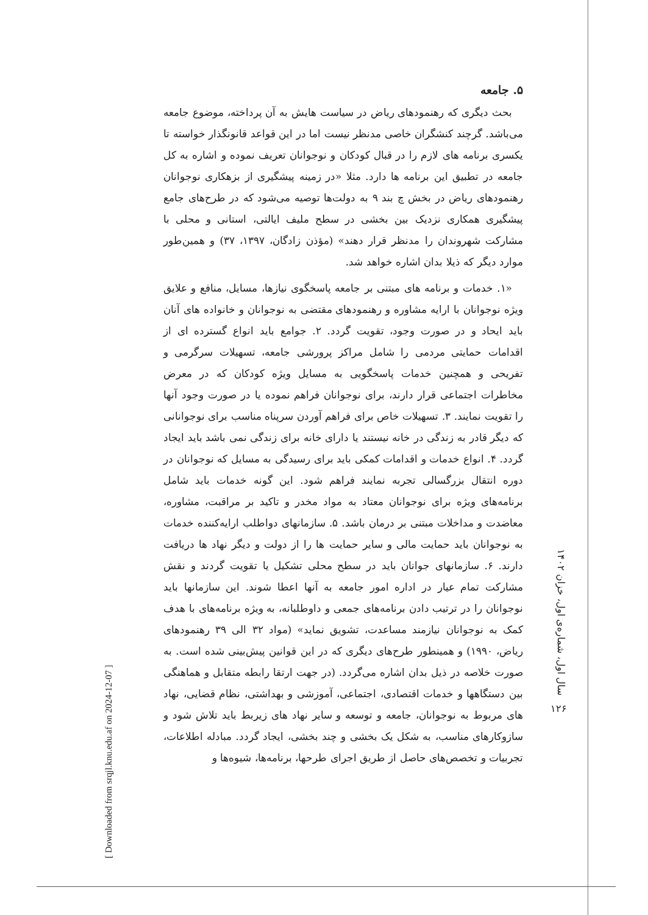۵. جامعه
بحث دیگری که رهنمودهای ریاض در سیاست هایش به آن پرداخته، موضوع جامعه می‌باشد. گرچند کنشگران خاصی مدنظر نیست اما در این قواعد قانونگذار خواسته تا یکسری برنامه های لازم را در قبال کودکان و نوجوانان تعریف نموده و اشاره به کل جامعه در تطبیق این برنامه ها دارد. مثلا «در زمینه پیشگیری از بزهکاری نوجوانان رهنمودهای ریاض در بخش چ بند ۹ به دولت‌ها توصیه می‌شود که در طرح‌های جامع پیشگیری همکاری نزدیک بین بخشی در سطح ملیف ایالتی، استانی و محلی با مشارکت شهروندان را مدنظر قرار دهند» (مؤذن زادگان، ۱۳۹۷، ۳۷) و همین‌طور موارد دیگر که ذیلا بدان اشاره خواهد شد.
«۱. خدمات و برنامه های مبتنی بر جامعه پاسخگوی نیازها، مسایل، منافع و علایق ویژه نوجوانان با ارایه مشاوره و رهنمودهای مقتضی به نوجوانان و خانواده های آنان باید ایحاد و در صورت وجود، تقویت گردد. ۲. جوامع باید انواع گسترده ای از اقدامات حمایتی مردمی را شامل مراکز پرورشی جامعه، تسهیلات سرگرمی و تفریحی و همچنین خدمات پاسخگویی به مسایل ویژه کودکان که در معرض مخاطرات اجتماعی قرار دارند، برای نوجوانان فراهم نموده یا در صورت وجود آنها را تقویت نمایند. ۳. تسهیلات خاص برای فراهم آوردن سرپناه مناسب برای نوجوانانی که دیگر قادر به زندگی در خانه نیستند یا دارای خانه برای زندگی نمی باشد باید ایجاد گردد. ۴. انواع خدمات و اقدامات کمکی باید برای رسیدگی به مسایل که نوجوانان در دوره انتقال بزرگسالی تجربه نمایند فراهم شود. این گونه خدمات باید شامل برنامه‌های ویژه برای نوجوانان معتاد به مواد مخدر و تاکید بر مراقبت، مشاوره، معاضدت و مداخلات مبتنی بر درمان باشد. ۵. سازمانهای دواطلب ارایه‌کننده خدمات به نوجوانان باید حمایت مالی و سایر حمایت ها را از دولت و دیگر نهاد ها دریافت دارند. ۶. سازمانهای جوانان باید در سطح محلی تشکیل یا تقویت گردند و نقش مشارکت تمام عیار در اداره امور جامعه به آنها اعطا شوند. این سازمانها باید نوجوانان را در ترتیب دادن برنامه‌های جمعی و داوطلبانه، به ویژه برنامه‌های با هدف کمک به نوجوانان نیازمند مساعدت، تشویق نماید» (مواد ۳۲ الی ۳۹ رهنمودهای ریاض، ۱۹۹۰) و همینطور طرح‌های دیگری که در این قوانین پیش‌بینی شده است. به صورت خلاصه در ذیل بدان اشاره می‌گردد. (در جهت ارتقا رابطه متقابل و هماهنگی بین دستگاهها و خدمات اقتصادی، اجتماعی، آموزشی و بهداشتی، نظام قضایی، نهاد های مربوط به نوجوانان، جامعه و توسعه و سایر نهاد های زیربط باید تلاش شود و سازوکارهای مناسب، به شکل یک بخشی و چند بخشی، ایجاد گردد. مبادله اطلاعات، تجربیات و تخصص‌های حاصل از طریق اجرای طرحها، برنامه‌ها، شیوه‌ها و
سال اول، شماره‌ی اول، خزان ۱۴۰۲
۱۲۶
[ Downloaded from srqjl.knu.edu.af on 2024-12-07 ]